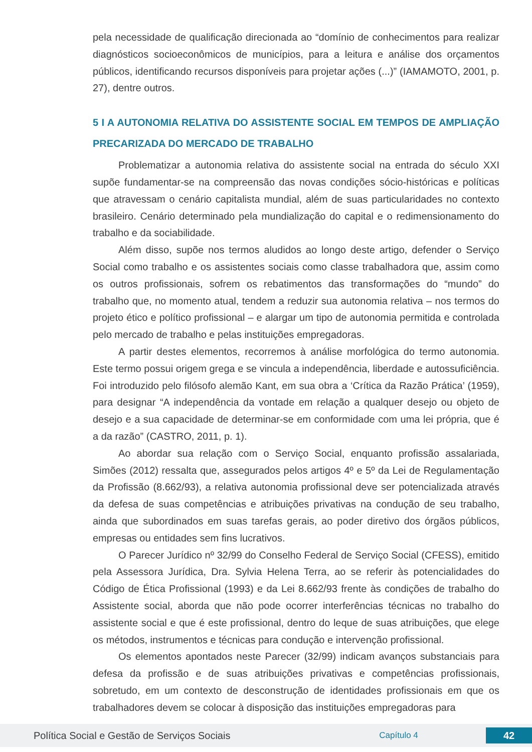pela necessidade de qualificação direcionada ao “domínio de conhecimentos para realizar diagnósticos socioeconômicos de municípios, para a leitura e análise dos orçamentos públicos, identificando recursos disponíveis para projetar ações (...)” (IAMAMOTO, 2001, p. 27), dentre outros.
5 I A AUTONOMIA RELATIVA DO ASSISTENTE SOCIAL EM TEMPOS DE AMPLIAÇÃO PRECARIZADA DO MERCADO DE TRABALHO
Problematizar a autonomia relativa do assistente social na entrada do século XXI supõe fundamentar-se na compreensão das novas condições sócio-históricas e políticas que atravessam o cenário capitalista mundial, além de suas particularidades no contexto brasileiro. Cenário determinado pela mundialização do capital e o redimensionamento do trabalho e da sociabilidade.
Além disso, supõe nos termos aludidos ao longo deste artigo, defender o Serviço Social como trabalho e os assistentes sociais como classe trabalhadora que, assim como os outros profissionais, sofrem os rebatimentos das transformações do “mundo” do trabalho que, no momento atual, tendem a reduzir sua autonomia relativa – nos termos do projeto ético e político profissional – e alargar um tipo de autonomia permitida e controlada pelo mercado de trabalho e pelas instituições empregadoras.
A partir destes elementos, recorremos à análise morfológica do termo autonomia. Este termo possui origem grega e se vincula a independência, liberdade e autossuficiência. Foi introduzido pelo filósofo alemão Kant, em sua obra a ‘Crítica da Razão Prática’ (1959), para designar “A independência da vontade em relação a qualquer desejo ou objeto de desejo e a sua capacidade de determinar-se em conformidade com uma lei própria, que é a da razão” (CASTRO, 2011, p. 1).
Ao abordar sua relação com o Serviço Social, enquanto profissão assalariada, Simões (2012) ressalta que, assegurados pelos artigos 4º e 5º da Lei de Regulamentação da Profissão (8.662/93), a relativa autonomia profissional deve ser potencializada através da defesa de suas competências e atribuições privativas na condução de seu trabalho, ainda que subordinados em suas tarefas gerais, ao poder diretivo dos órgãos públicos, empresas ou entidades sem fins lucrativos.
O Parecer Jurídico nº 32/99 do Conselho Federal de Serviço Social (CFESS), emitido pela Assessora Jurídica, Dra. Sylvia Helena Terra, ao se referir às potencialidades do Código de Ética Profissional (1993) e da Lei 8.662/93 frente às condições de trabalho do Assistente social, aborda que não pode ocorrer interferências técnicas no trabalho do assistente social e que é este profissional, dentro do leque de suas atribuições, que elege os métodos, instrumentos e técnicas para condução e intervenção profissional.
Os elementos apontados neste Parecer (32/99) indicam avanços substanciais para defesa da profissão e de suas atribuições privativas e competências profissionais, sobretudo, em um contexto de desconstrução de identidades profissionais em que os trabalhadores devem se colocar à disposição das instituições empregadoras para
Política Social e Gestão de Serviços Sociais Capítulo 4 42